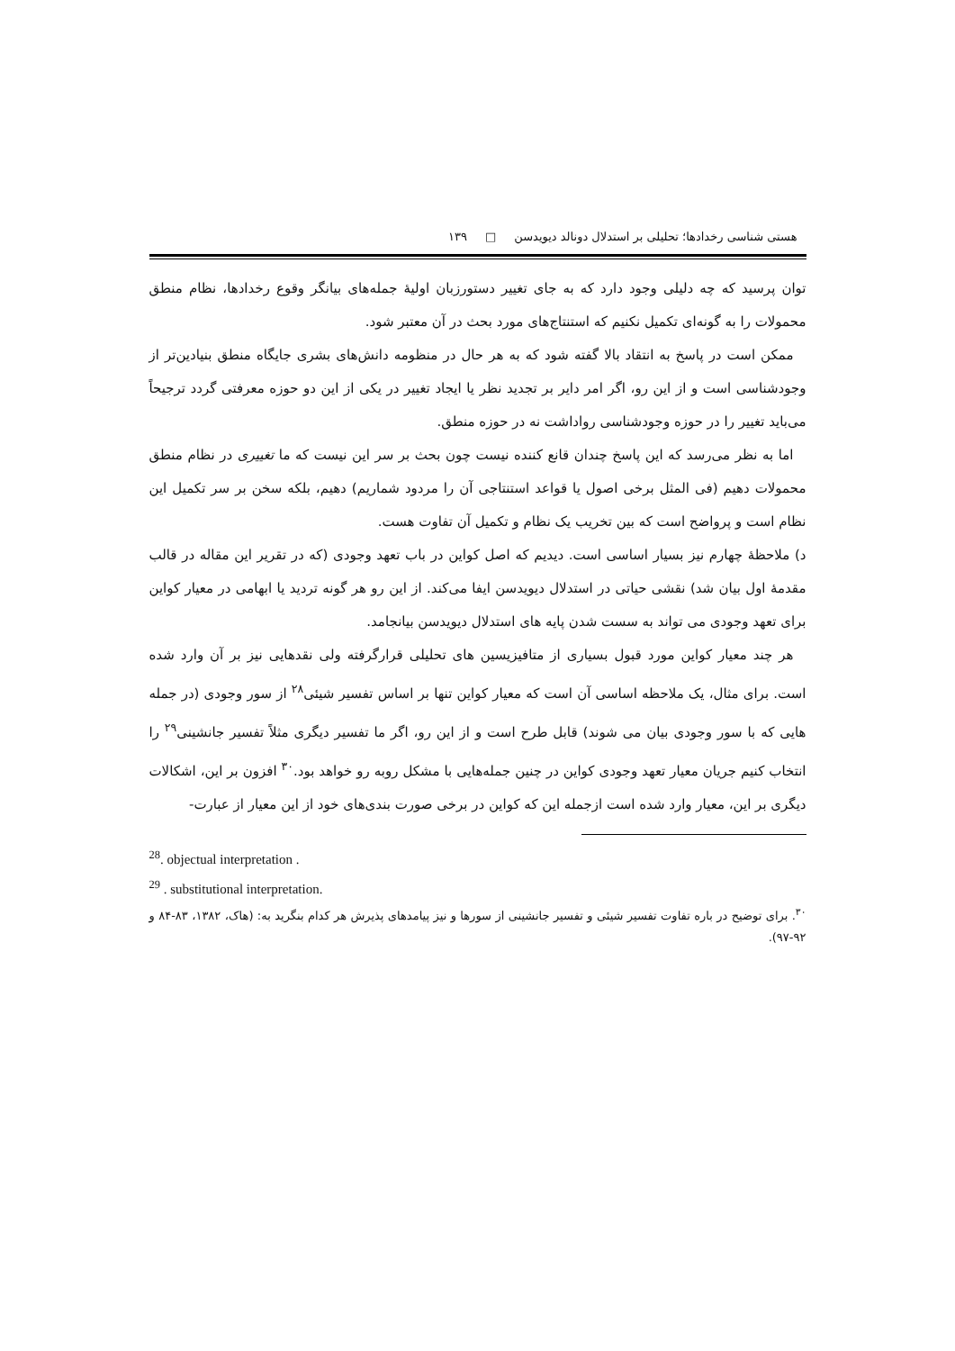هستی شناسی رخدادها؛ تحلیلی بر استدلال دونالد دیویدسن □ ۱۳۹
توان پرسید که چه دلیلی وجود دارد که به جای تغییر دستورزبان اولیهٔ جمله‌های بیانگر وقوع رخدادها، نظام منطق محمولات را به گونه‌ای تکمیل نکنیم که استنتاج‌های مورد بحث در آن معتبر شود.
ممکن است در پاسخ به انتقاد بالا گفته شود که به هر حال در منظومه دانش‌های بشری جایگاه منطق بنیادین‌تر از وجودشناسی است و از این رو، اگر امر دایر بر تجدید نظر یا ایجاد تغییر در یکی از این دو حوزه معرفتی گردد ترجیحاً می‌باید تغییر را در حوزه وجودشناسی رواداشت نه در حوزه منطق.
اما به نظر می‌رسد که این پاسخ چندان قانع کننده نیست چون بحث بر سر این نیست که ما تغییری در نظام منطق محمولات دهیم (فی المثل برخی اصول یا قواعد استنتاجی آن را مردود شماریم) دهیم، بلکه سخن بر سر تکمیل این نظام است و پرواضح است که بین تخریب یک نظام و تکمیل آن تفاوت هست.
د) ملاحظهٔ چهارم نیز بسیار اساسی است. دیدیم که اصل کواین در باب تعهد وجودی (که در تقریر این مقاله در قالب مقدمهٔ اول بیان شد) نقشی حیاتی در استدلال دیویدسن ایفا می‌کند. از این رو هر گونه تردید یا ابهامی در معیار کواین برای تعهد وجودی می تواند به سست شدن پایه های استدلال دیویدسن بیانجامد.
هر چند معیار کواین مورد قبول بسیاری از متافیزیسین های تحلیلی قرارگرفته ولی نقدهایی نیز بر آن وارد شده است. برای مثال، یک ملاحظه اساسی آن است که معیار کواین تنها بر اساس تفسیر شیئی<sup>۲۸</sup> از سور وجودی (در جمله هایی که با سور وجودی بیان می شوند) قابل طرح است و از این رو، اگر ما تفسیر دیگری مثلاً تفسیر جانشینی<sup>۲۹</sup> را انتخاب کنیم جریان معیار تعهد وجودی کواین در چنین جمله‌هایی با مشکل روبه رو خواهد بود.<sup>۳۰</sup> افزون بر این، اشکالات دیگری بر این، معیار وارد شده است ازجمله این که کواین در برخی صورت بندی‌های خود از این معیار از عبارت-
<sup>28</sup>. objectual interpretation .
<sup>29</sup> . substitutional interpretation.
<sup>۳۰</sup>. برای توضیح در باره تفاوت تفسیر شیئی و تفسیر جانشینی از سورها و نیز پیامدهای پذیرش هر کدام بنگرید به: (هاک، ۱۳۸۲، ۸۳-۸۴ و ۹۲-۹۷).